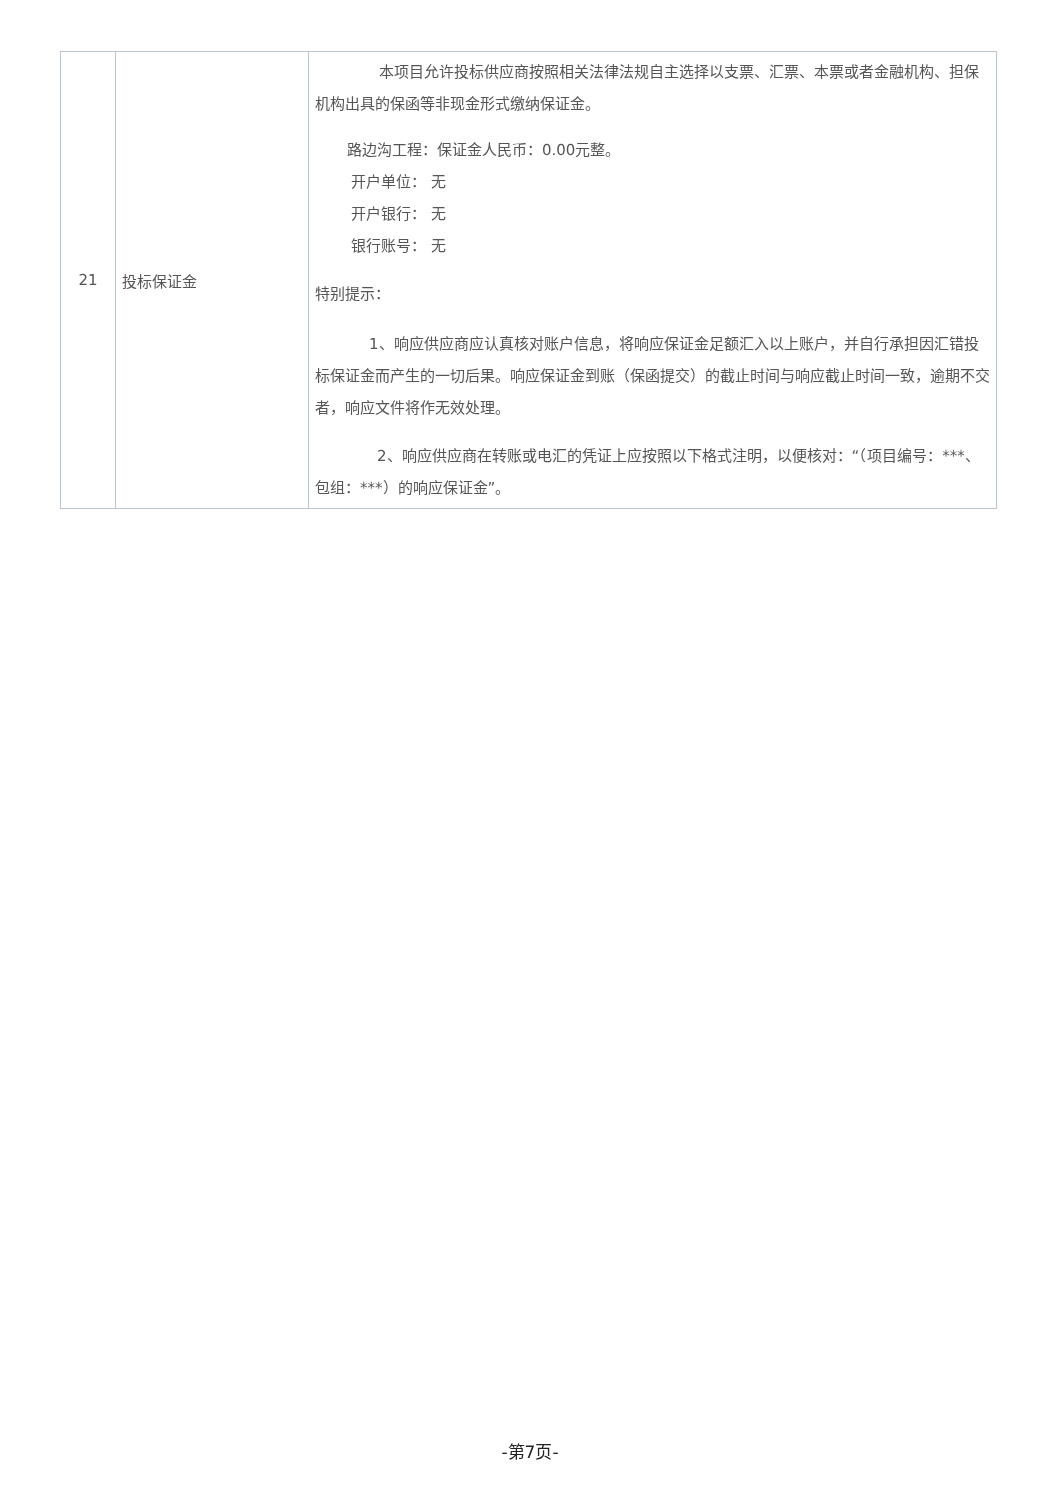| 21 | 投标保证金 | 本项目允许投标供应商按照相关法律法规自主选择以支票、汇票、本票或者金融机构、担保机构出具的保函等非现金形式缴纳保证金。 路边沟工程：保证金人民币：0.00元整。 开户单位： 无 开户银行： 无 银行账号： 无 特别提示： 1、响应供应商应认真核对账户信息，将响应保证金足额汇入以上账户，并自行承担因汇错投标保证金而产生的一切后果。响应保证金到账（保函提交）的截止时间与响应截止时间一致，逾期不交者，响应文件将作无效处理。 2、响应供应商在转账或电汇的凭证上应按照以下格式注明，以便核对：“（项目编号：***、包组：***）的响应保证金”。 |
-第7页-